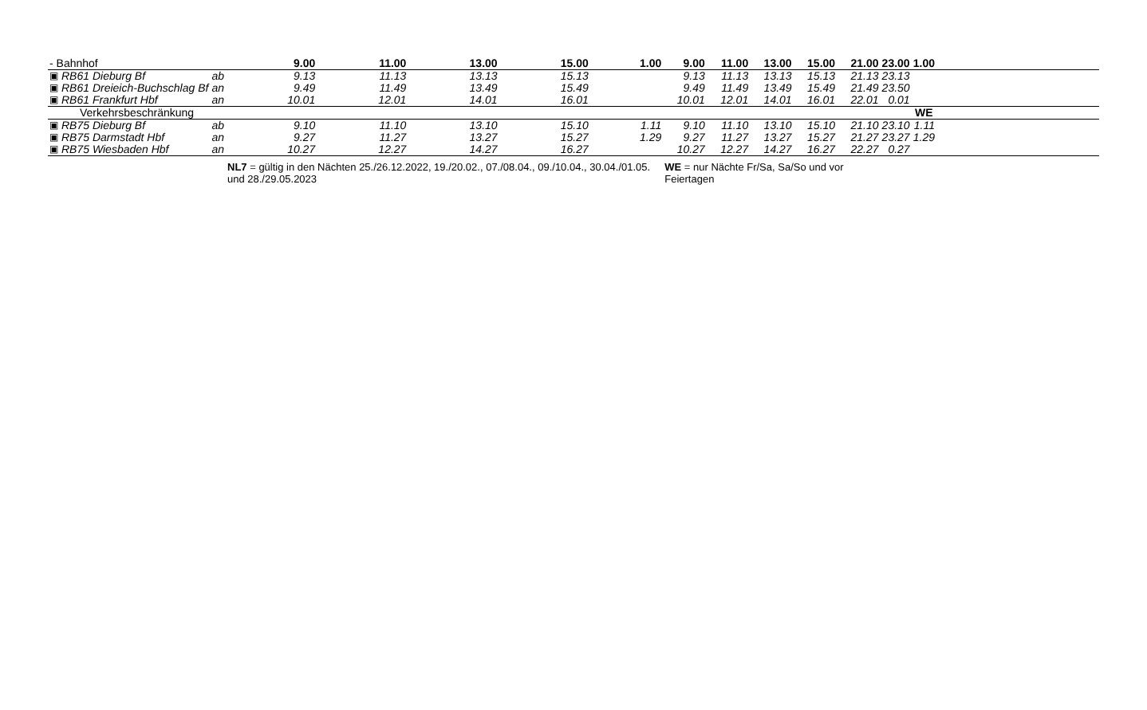| - Bahnhof | | | 9.00 | 11.00 | 13.00 | 15.00 | 1.00 | 9.00 | 11.00 | 13.00 | 15.00 | 21.00 | 23.00 | 1.00 | |
| ▣ | RB61 Dieburg Bf | ab | 9.13 | 11.13 | 13.13 | 15.13 | | 9.13 | 11.13 | 13.13 | 15.13 | 21.13 | 23.13 | | |
| ▣ | RB61 Dreieich-Buchschlag Bf | an | 9.49 | 11.49 | 13.49 | 15.49 | | 9.49 | 11.49 | 13.49 | 15.49 | 21.49 | 23.50 | | |
| ▣ | RB61 Frankfurt Hbf | an | 10.01 | 12.01 | 14.01 | 16.01 | | 10.01 | 12.01 | 14.01 | 16.01 | 22.01 | 0.01 | | |
| Verkehrsbeschränkung | | | | | | | | | | | | | | WE | |
| ▣ | RB75 Dieburg Bf | ab | 9.10 | 11.10 | 13.10 | 15.10 | 1.11 | 9.10 | 11.10 | 13.10 | 15.10 | 21.10 | 23.10 | 1.11 | |
| ▣ | RB75 Darmstadt Hbf | an | 9.27 | 11.27 | 13.27 | 15.27 | 1.29 | 9.27 | 11.27 | 13.27 | 15.27 | 21.27 | 23.27 | 1.29 | |
| ▣ | RB75 Wiesbaden Hbf | an | 10.27 | 12.27 | 14.27 | 16.27 | | 10.27 | 12.27 | 14.27 | 16.27 | 22.27 | 0.27 | | |
| | | | NL7 = gültig in den Nächten 25./26.12.2022, 19./20.02., 07./08.04., 09./10.04., 30.04./01.05. und 28./29.05.2023 | | | | | WE = nur Nächte Fr/Sa, Sa/So und vor Feiertagen | | | | | | | |